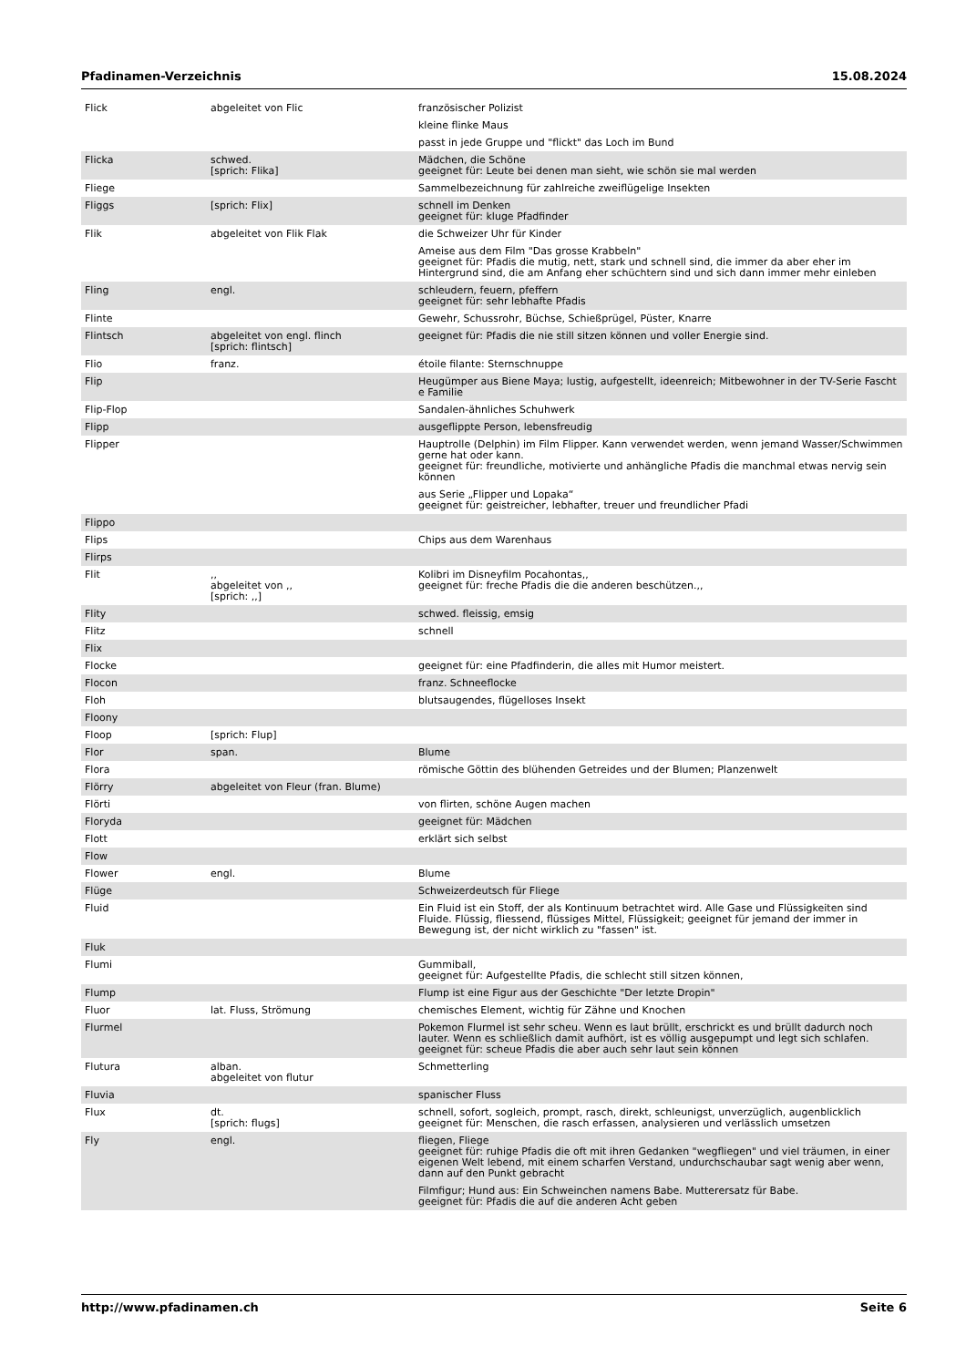Pfadinamen-Verzeichnis 15.08.2024
| Flick | abgeleitet von Flic | französischer Polizist |
| | | kleine flinke Maus |
| | | passt in jede Gruppe und "flickt" das Loch im Bund |
| Flicka | schwed. [sprich: Flika] | Mädchen, die Schöne geeignet für: Leute bei denen man sieht, wie schön sie mal werden |
| Fliege | | Sammelbezeichnung für zahlreiche zweiflügelige Insekten |
| Fliggs | [sprich: Flix] | schnell im Denken geeignet für: kluge Pfadfinder |
| Flik | abgeleitet von Flik Flak | die Schweizer Uhr für Kinder |
| | | Ameise aus dem Film "Das grosse Krabbeln" geeignet für: Pfadis die mutig, nett, stark und schnell sind, die immer da aber eher im Hintergrund sind, die am Anfang eher schüchtern sind und sich dann immer mehr einleben |
| Fling | engl. | schleudern, feuern, pfeffern geeignet für: sehr lebhafte Pfadis |
| Flinte | | Gewehr, Schussrohr, Büchse, Schießprügel, Püster, Knarre |
| Flintsch | abgeleitet von engl. flinch [sprich: flintsch] | geeignet für: Pfadis die nie still sitzen können und voller Energie sind. |
| Flio | franz. | étoile filante: Sternschnuppe |
| Flip | | Heugümper aus Biene Maya; lustig, aufgestellt, ideenreich; Mitbewohner in der TV-Serie Fascht e Familie |
| Flip-Flop | | Sandalen-ähnliches Schuhwerk |
| Flipp | | ausgeflippte Person, lebensfreudig |
| Flipper | | Hauptrolle (Delphin) im Film Flipper. Kann verwendet werden, wenn jemand Wasser/Schwimmen gerne hat oder kann. geeignet für: freundliche, motivierte und anhängliche Pfadis die manchmal etwas nervig sein können |
| | | aus Serie „Flipper und Lopaka“ geeignet für: geistreicher, lebhafter, treuer und freundlicher Pfadi |
| Flippo | | |
| Flips | | Chips aus dem Warenhaus |
| Flirps | | |
| Flit | ,, abgeleitet von ,, [sprich: ,,] | Kolibri im Disneyfilm Pocahontas,, geeignet für: freche Pfadis die die anderen beschützen.,, |
| Flity | | schwed. fleissig, emsig |
| Flitz | | schnell |
| Flix | | |
| Flocke | | geeignet für: eine Pfadfinderin, die alles mit Humor meistert. |
| Flocon | | franz. Schneeflocke |
| Floh | | blutsaugendes, flügelloses Insekt |
| Floony | | |
| Floop | [sprich: Flup] | |
| Flor | span. | Blume |
| Flora | | römische Göttin des blühenden Getreides und der Blumen; Planzenwelt |
| Flörry | abgeleitet von Fleur (fran. Blume) | |
| Flörti | | von flirten, schöne Augen machen |
| Floryda | | geeignet für: Mädchen |
| Flott | | erklärt sich selbst |
| Flow | | |
| Flower | engl. | Blume |
| Flüge | | Schweizerdeutsch für Fliege |
| Fluid | | Ein Fluid ist ein Stoff, der als Kontinuum betrachtet wird. Alle Gase und Flüssigkeiten sind Fluide. Flüssig, fliessend, flüssiges Mittel, Flüssigkeit; geeignet für jemand der immer in Bewegung ist, der nicht wirklich zu "fassen" ist. |
| Fluk | | |
| Flumi | | Gummiball, geeignet für: Aufgestellte Pfadis, die schlecht still sitzen können, |
| Flump | | Flump ist eine Figur aus der Geschichte "Der letzte Dropin" |
| Fluor | lat. Fluss, Strömung | chemisches Element, wichtig für Zähne und Knochen |
| Flurmel | | Pokemon Flurmel ist sehr scheu. Wenn es laut brüllt, erschrickt es und brüllt dadurch noch lauter. Wenn es schließlich damit aufhört, ist es völlig ausgepumpt und legt sich schlafen. geeignet für: scheue Pfadis die aber auch sehr laut sein können |
| Flutura | alban. abgeleitet von flutur | Schmetterling |
| Fluvia | | spanischer Fluss |
| Flux | dt. [sprich: flugs] | schnell, sofort, sogleich, prompt, rasch, direkt, schleunigst, unverzüglich, augenblicklich geeignet für: Menschen, die rasch erfassen, analysieren und verlässlich umsetzen |
| Fly | engl. | fliegen, Fliege geeignet für: ruhige Pfadis die oft mit ihren Gedanken "wegfliegen" und viel träumen, in einer eigenen Welt lebend, mit einem scharfen Verstand, undurchschaubar sagt wenig aber wenn, dann auf den Punkt gebracht |
| | | Filmfigur; Hund aus: Ein Schweinchen namens Babe. Mutterersatz für Babe. geeignet für: Pfadis die auf die anderen Acht geben |
http://www.pfadinamen.ch Seite 6